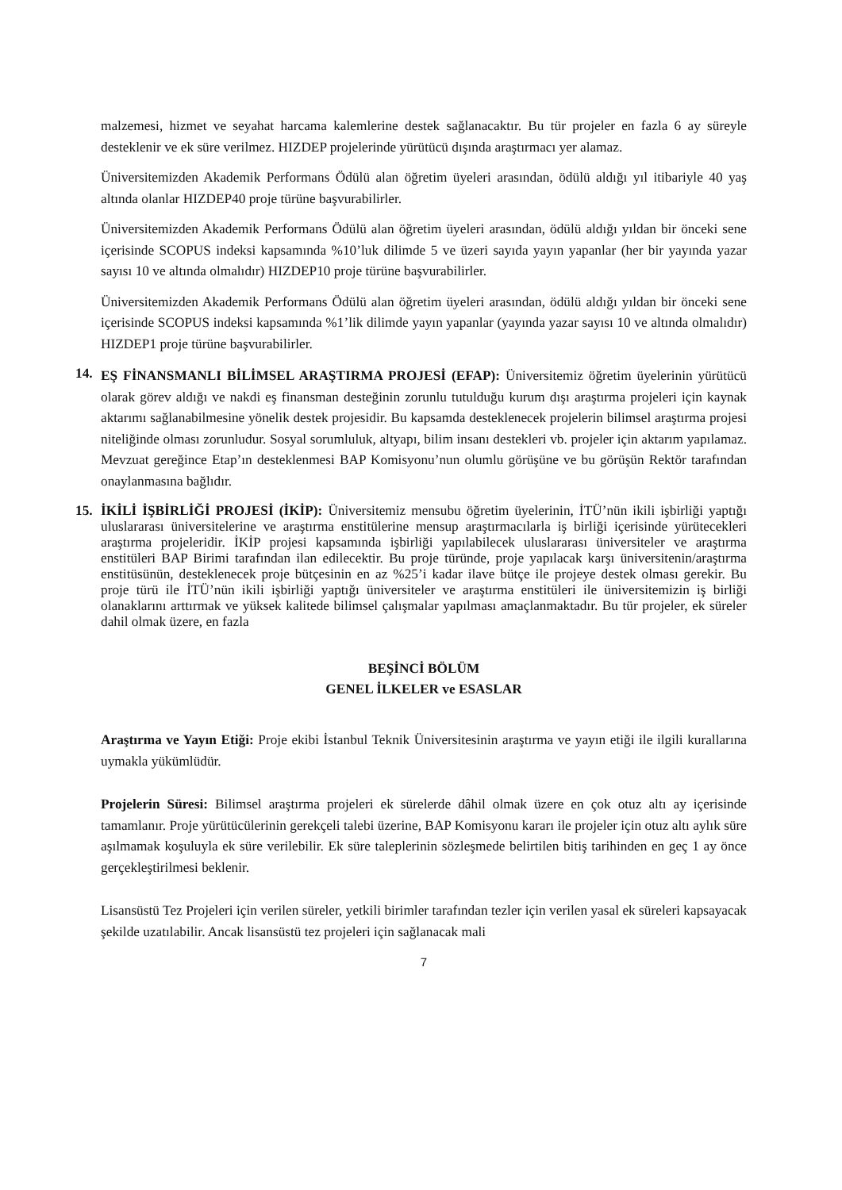malzemesi, hizmet ve seyahat harcama kalemlerine destek sağlanacaktır. Bu tür projeler en fazla 6 ay süreyle desteklenir ve ek süre verilmez. HIZDEP projelerinde yürütücü dışında araştırmacı yer alamaz.
Üniversitemizden Akademik Performans Ödülü alan öğretim üyeleri arasından, ödülü aldığı yıl itibariyle 40 yaş altında olanlar HIZDEP40 proje türüne başvurabilirler.
Üniversitemizden Akademik Performans Ödülü alan öğretim üyeleri arasından, ödülü aldığı yıldan bir önceki sene içerisinde SCOPUS indeksi kapsamında %10’luk dilimde 5 ve üzeri sayıda yayın yapanlar (her bir yayında yazar sayısı 10 ve altında olmalıdır) HIZDEP10 proje türüne başvurabilirler.
Üniversitemizden Akademik Performans Ödülü alan öğretim üyeleri arasından, ödülü aldığı yıldan bir önceki sene içerisinde SCOPUS indeksi kapsamında %1’lik dilimde yayın yapanlar (yayında yazar sayısı 10 ve altında olmalıdır) HIZDEP1 proje türüne başvurabilirler.
14.
EŞ FİNANSMANLI BİLİMSEL ARAŞTIRMA PROJESİ (EFAP): Üniversitemiz öğretim üyelerinin yürütücü olarak görev aldığı ve nakdi eş finansman desteğinin zorunlu tutulduğu kurum dışı araştırma projeleri için kaynak aktarımı sağlanabilmesine yönelik destek projesidir. Bu kapsamda desteklenecek projelerin bilimsel araştırma projesi niteliğinde olması zorunludur. Sosyal sorumluluk, altyapı, bilim insanı destekleri vb. projeler için aktarım yapılamaz. Mevzuat gereğince Etap’ın desteklenmesi BAP Komisyonu’nun olumlu görüşüne ve bu görüşün Rektör tarafından onaylanmasına bağlıdır.
15.
İKİLİ İŞBİRLİĞİ PROJESİ (İKİP): Üniversitemiz mensubu öğretim üyelerinin, İTÜ’nün ikili işbirliği yaptığı uluslararası üniversitelerine ve araştırma enstitülerine mensup araştırmacılarla iş birliği içerisinde yürütecekleri araştırma projeleridir. İKİP projesi kapsamında işbirliği yapılabilecek uluslararası üniversiteler ve araştırma enstitüleri BAP Birimi tarafından ilan edilecektir. Bu proje türünde, proje yapılacak karşı üniversitenin/araştırma enstitüsünün, desteklenecek proje bütçesinin en az %25’i kadar ilave bütçe ile projeye destek olması gerekir. Bu proje türü ile İTÜ’nün ikili işbirliği yaptığı üniversiteler ve araştırma enstitüleri ile üniversitemizin iş birliği olanaklarını arttırmak ve yüksek kalitede bilimsel çalışmalar yapılması amaçlanmaktadır. Bu tür projeler, ek süreler dahil olmak üzere, en fazla
BEŞİNCİ BÖLÜM
GENEL İLKELER ve ESASLAR
Araştırma ve Yayın Etiği: Proje ekibi İstanbul Teknik Üniversitesinin araştırma ve yayın etiği ile ilgili kurallarına uymakla yükümlüdür.
Projelerin Süresi: Bilimsel araştırma projeleri ek sürelerde dâhil olmak üzere en çok otuz altı ay içerisinde tamamlanır. Proje yürütücülerinin gerekçeli talebi üzerine, BAP Komisyonu kararı ile projeler için otuz altı aylık süre aşılmamak koşuluyla ek süre verilebilir. Ek süre taleplerinin sözleşmede belirtilen bitiş tarihinden en geç 1 ay önce gerçekleştirilmesi beklenir.
Lisansüstü Tez Projeleri için verilen süreler, yetkili birimler tarafından tezler için verilen yasal ek süreleri kapsayacak şekilde uzatılabilir. Ancak lisansüstü tez projeleri için sağlanacak mali
7